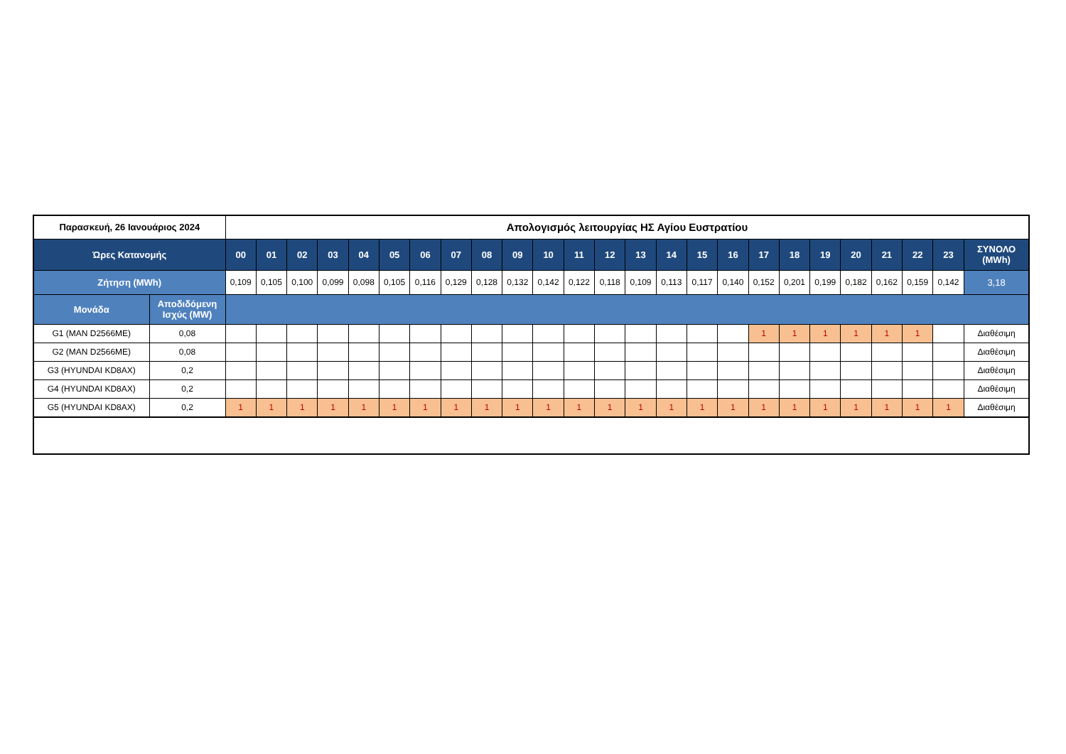| Παρασκευή, 26 Ιανουάριος 2024 | | Απολογισμός λειτουργίας ΗΣ Αγίου Ευστρατίου | | | | | | | | | | | | | | | | | | | | | | | | |
| Ώρες Κατανομής | | 00 | 01 | 02 | 03 | 04 | 05 | 06 | 07 | 08 | 09 | 10 | 11 | 12 | 13 | 14 | 15 | 16 | 17 | 18 | 19 | 20 | 21 | 22 | 23 | ΣΥΝΟΛΟ (MWh) |
| Ζήτηση (MWh) | | 0,109 | 0,105 | 0,100 | 0,099 | 0,098 | 0,105 | 0,116 | 0,129 | 0,128 | 0,132 | 0,142 | 0,122 | 0,118 | 0,109 | 0,113 | 0,117 | 0,140 | 0,152 | 0,201 | 0,199 | 0,182 | 0,162 | 0,159 | 0,142 | 3,18 |
| Μονάδα | Αποδιδόμενη Ισχύς (MW) | | | | | | | | | | | | | | | | | | | | | | | | | |
| G1 (MAN D2566ME) | 0,08 | | | | | | | | | | | | | | | | | | 1 | 1 | 1 | 1 | 1 | 1 | | Διαθέσιμη |
| G2 (MAN D2566ME) | 0,08 | | | | | | | | | | | | | | | | | | | | | | | | | Διαθέσιμη |
| G3 (HYUNDAI KD8AX) | 0,2 | | | | | | | | | | | | | | | | | | | | | | | | | Διαθέσιμη |
| G4 (HYUNDAI KD8AX) | 0,2 | | | | | | | | | | | | | | | | | | | | | | | | | Διαθέσιμη |
| G5 (HYUNDAI KD8AX) | 0,2 | 1 | 1 | 1 | 1 | 1 | 1 | 1 | 1 | 1 | 1 | 1 | 1 | 1 | 1 | 1 | 1 | 1 | 1 | 1 | 1 | 1 | 1 | 1 | 1 | Διαθέσιμη |